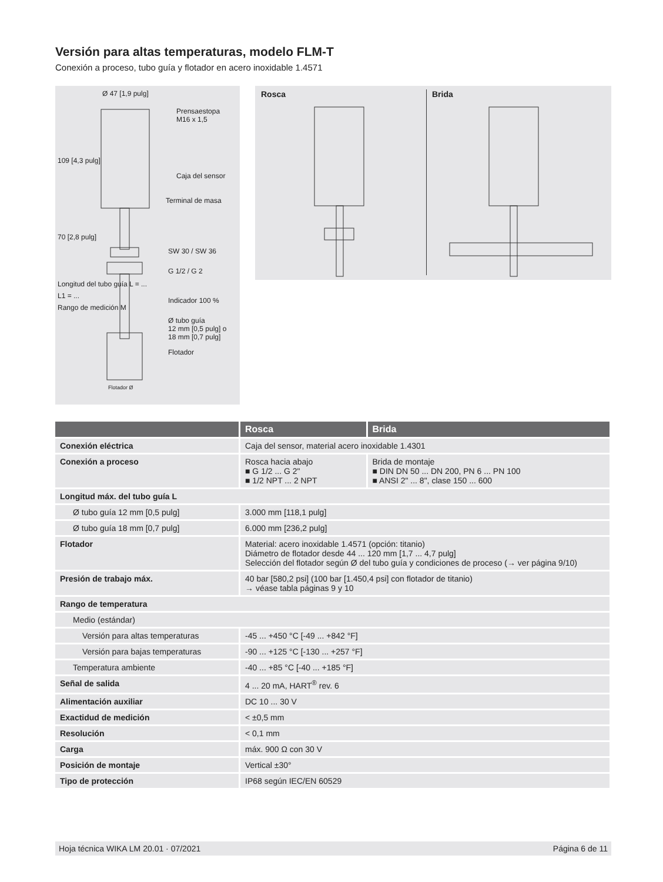Versión para altas temperaturas, modelo FLM-T
Conexión a proceso, tubo guía y flotador en acero inoxidable 1.4571
Ø 47 [1,9 pulg]
Prensaestopa
M16 x 1,5
Caja del sensor
Terminal de masa
SW 30 / SW 36
G 1/2 / G 2
Indicador 100 %
Ø tubo guía
12 mm [0,5 pulg] o
18 mm [0,7 pulg]
Flotador
109 [4,3 pulg]
70 [2,8 pulg]
Longitud del tubo guía L = ...
L1 = ...
Rango de medición M
Flotador Ø
Rosca Brida
| | Rosca | Brida |
| --- | --- | --- |
| Conexión eléctrica | Caja del sensor, material acero inoxidable 1.4301 | |
| Conexión a proceso | Rosca hacia abajo ■ G 1/2 ... G 2" ■ 1/2 NPT ... 2 NPT | Brida de montaje ■ DIN DN 50 ... DN 200, PN 6 ... PN 100 ■ ANSI 2" ... 8", clase 150 ... 600 |
| Longitud máx. del tubo guía L | | |
| Ø tubo guía 12 mm [0,5 pulg] | 3.000 mm [118,1 pulg] | |
| Ø tubo guía 18 mm [0,7 pulg] | 6.000 mm [236,2 pulg] | |
| Flotador | Material: acero inoxidable 1.4571 (opción: titanio) Diámetro de flotador desde 44 ... 120 mm [1,7 ... 4,7 pulg] Selección del flotador según Ø del tubo guía y condiciones de proceso (→ ver página 9/10) | |
| Presión de trabajo máx. | 40 bar [580,2 psi] (100 bar [1.450,4 psi] con flotador de titanio) → véase tabla páginas 9 y 10 | |
| Rango de temperatura | | |
| Medio (estándar) | | |
| Versión para altas temperaturas | -45 ... +450 °C [-49 ... +842 °F] | |
| Versión para bajas temperaturas | -90 ... +125 °C [-130 ... +257 °F] | |
| Temperatura ambiente | -40 ... +85 °C [-40 ... +185 °F] | |
| Señal de salida | 4 ... 20 mA, HART<sup>®</sup> rev. 6 | |
| Alimentación auxiliar | DC 10 ... 30 V | |
| Exactidud de medición | < ±0,5 mm | |
| Resolución | < 0,1 mm | |
| Carga | máx. 900 Ω con 30 V | |
| Posición de montaje | Vertical ±30° | |
| Tipo de protección | IP68 según IEC/EN 60529 | |
Hoja técnica WIKA LM 20.01 · 07/2021 Página 6 de 11